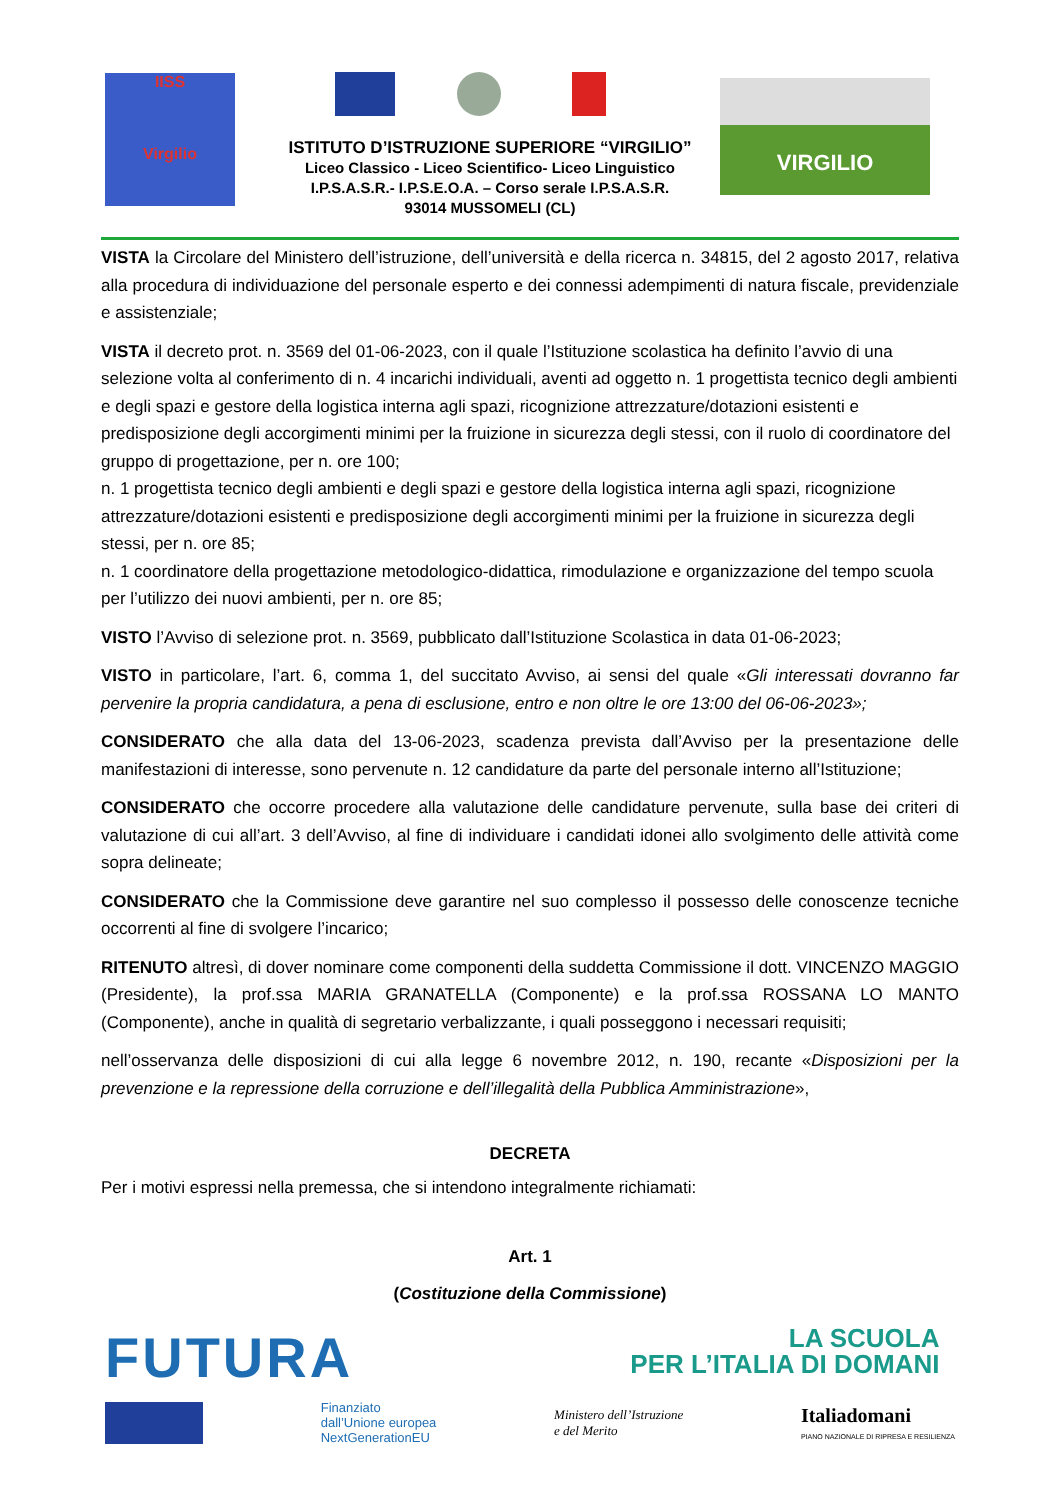IISS
Virgilio
ISTITUTO D’ISTRUZIONE SUPERIORE “VIRGILIO”
Liceo Classico - Liceo Scientifico- Liceo Linguistico
I.P.S.A.S.R.- I.P.S.E.O.A. – Corso serale I.P.S.A.S.R.
93014 MUSSOMELI (CL)
VIRGILIO
VISTA la Circolare del Ministero dell’istruzione, dell’università e della ricerca n. 34815, del 2 agosto 2017, relativa alla procedura di individuazione del personale esperto e dei connessi adempimenti di natura fiscale, previdenziale e assistenziale;
VISTA il decreto prot. n. 3569 del 01-06-2023, con il quale l’Istituzione scolastica ha definito l’avvio di una selezione volta al conferimento di n. 4 incarichi individuali, aventi ad oggetto n. 1 progettista tecnico degli ambienti e degli spazi e gestore della logistica interna agli spazi, ricognizione attrezzature/dotazioni esistenti e predisposizione degli accorgimenti minimi per la fruizione in sicurezza degli stessi, con il ruolo di coordinatore del gruppo di progettazione, per n. ore 100;
n. 1 progettista tecnico degli ambienti e degli spazi e gestore della logistica interna agli spazi, ricognizione attrezzature/dotazioni esistenti e predisposizione degli accorgimenti minimi per la fruizione in sicurezza degli stessi, per n. ore 85;
n. 1 coordinatore della progettazione metodologico-didattica, rimodulazione e organizzazione del tempo scuola per l’utilizzo dei nuovi ambienti, per n. ore 85;
VISTO l’Avviso di selezione prot. n. 3569, pubblicato dall’Istituzione Scolastica in data 01-06-2023;
VISTO in particolare, l’art. 6, comma 1, del succitato Avviso, ai sensi del quale «Gli interessati dovranno far pervenire la propria candidatura, a pena di esclusione, entro e non oltre le ore 13:00 del 06-06-2023»;
CONSIDERATO che alla data del 13-06-2023, scadenza prevista dall’Avviso per la presentazione delle manifestazioni di interesse, sono pervenute n. 12 candidature da parte del personale interno all’Istituzione;
CONSIDERATO che occorre procedere alla valutazione delle candidature pervenute, sulla base dei criteri di valutazione di cui all’art. 3 dell’Avviso, al fine di individuare i candidati idonei allo svolgimento delle attività come sopra delineate;
CONSIDERATO che la Commissione deve garantire nel suo complesso il possesso delle conoscenze tecniche occorrenti al fine di svolgere l’incarico;
RITENUTO altresì, di dover nominare come componenti della suddetta Commissione il dott. VINCENZO MAGGIO (Presidente), la prof.ssa MARIA GRANATELLA (Componente) e la prof.ssa ROSSANA LO MANTO (Componente), anche in qualità di segretario verbalizzante, i quali posseggono i necessari requisiti;
nell’osservanza delle disposizioni di cui alla legge 6 novembre 2012, n. 190, recante «Disposizioni per la prevenzione e la repressione della corruzione e dell’illegalità della Pubblica Amministrazione»,
DECRETA
Per i motivi espressi nella premessa, che si intendono integralmente richiamati:
Art. 1
(Costituzione della Commissione)
FUTURA LA SCUOLA
PER L’ITALIA DI DOMANI
Finanziato
dall’Unione europea
NextGenerationEU Ministero dell’Istruzione
e del Merito Italiadomani
PIANO NAZIONALE DI RIPRESA E RESILIENZA